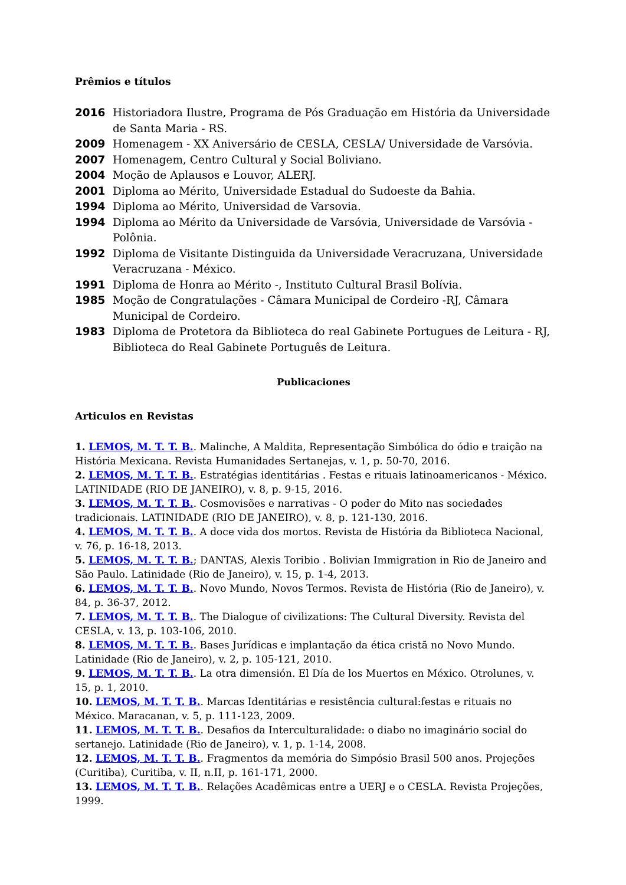Prêmios e títulos
2016 Historiadora Ilustre, Programa de Pós Graduação em História da Universidade de Santa Maria - RS.
2009 Homenagem - XX Aniversário de CESLA, CESLA/ Universidade de Varsóvia.
2007 Homenagem, Centro Cultural y Social Boliviano.
2004 Moção de Aplausos e Louvor, ALERJ.
2001 Diploma ao Mérito, Universidade Estadual do Sudoeste da Bahia.
1994 Diploma ao Mérito, Universidad de Varsovia.
1994 Diploma ao Mérito da Universidade de Varsóvia, Universidade de Varsóvia - Polônia.
1992 Diploma de Visitante Distinguida da Universidade Veracruzana, Universidade Veracruzana - México.
1991 Diploma de Honra ao Mérito -, Instituto Cultural Brasil Bolívia.
1985 Moção de Congratulações - Câmara Municipal de Cordeiro -RJ, Câmara Municipal de Cordeiro.
1983 Diploma de Protetora da Biblioteca do real Gabinete Portugues de Leitura - RJ, Biblioteca do Real Gabinete Português de Leitura.
Publicaciones
Articulos en Revistas
1. LEMOS, M. T. T. B.. Malinche, A Maldita, Representação Simbólica do ódio e traição na História Mexicana. Revista Humanidades Sertanejas, v. 1, p. 50-70, 2016.
2. LEMOS, M. T. T. B.. Estratégias identitárias . Festas e rituais latinoamericanos - México. LATINIDADE (RIO DE JANEIRO), v. 8, p. 9-15, 2016.
3. LEMOS, M. T. T. B.. Cosmovisões e narrativas - O poder do Mito nas sociedades tradicionais. LATINIDADE (RIO DE JANEIRO), v. 8, p. 121-130, 2016.
4. LEMOS, M. T. T. B.. A doce vida dos mortos. Revista de História da Biblioteca Nacional, v. 76, p. 16-18, 2013.
5. LEMOS, M. T. T. B.; DANTAS, Alexis Toribio . Bolivian Immigration in Rio de Janeiro and São Paulo. Latinidade (Rio de Janeiro), v. 15, p. 1-4, 2013.
6. LEMOS, M. T. T. B.. Novo Mundo, Novos Termos. Revista de História (Rio de Janeiro), v. 84, p. 36-37, 2012.
7. LEMOS, M. T. T. B.. The Dialogue of civilizations: The Cultural Diversity. Revista del CESLA, v. 13, p. 103-106, 2010.
8. LEMOS, M. T. T. B.. Bases Jurídicas e implantação da ética cristã no Novo Mundo. Latinidade (Rio de Janeiro), v. 2, p. 105-121, 2010.
9. LEMOS, M. T. T. B.. La otra dimensión. El Día de los Muertos en México. Otrolunes, v. 15, p. 1, 2010.
10. LEMOS, M. T. T. B.. Marcas Identitárias e resistência cultural:festas e rituais no México. Maracanan, v. 5, p. 111-123, 2009.
11. LEMOS, M. T. T. B.. Desafios da Interculturalidade: o diabo no imaginário social do sertanejo. Latinidade (Rio de Janeiro), v. 1, p. 1-14, 2008.
12. LEMOS, M. T. T. B.. Fragmentos da memória do Simpósio Brasil 500 anos. Projeções (Curitiba), Curitiba, v. II, n.II, p. 161-171, 2000.
13. LEMOS, M. T. T. B.. Relações Acadêmicas entre a UERJ e o CESLA. Revista Projeções, 1999.